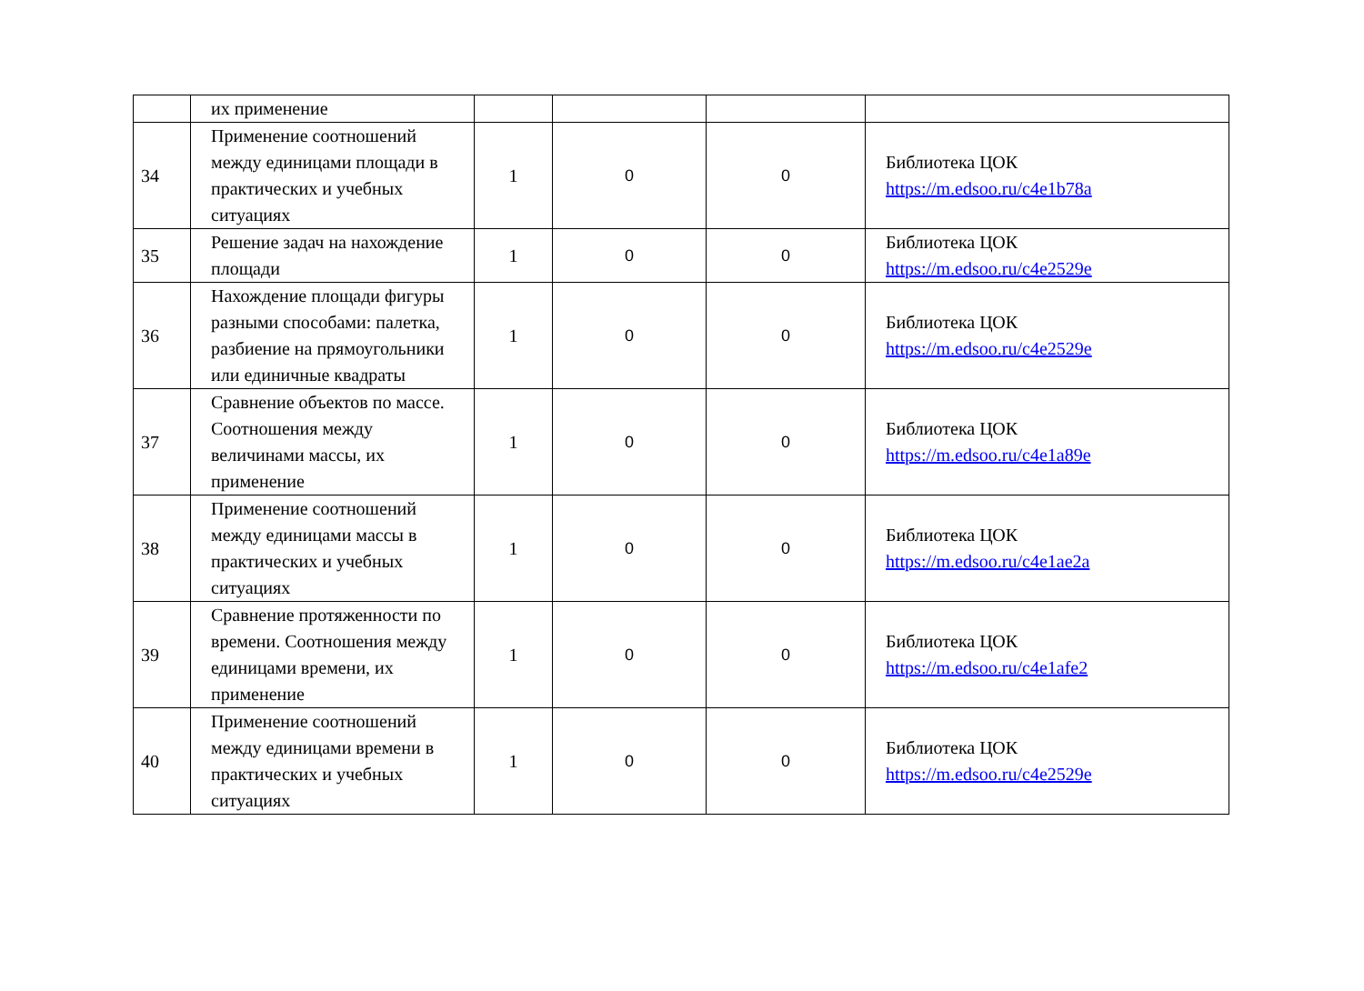| | их применение | | | | |
| 34 | Применение соотношений между единицами площади в практических и учебных ситуациях | 1 | 0 | 0 | Библиотека ЦОК https://m.edsoo.ru/c4e1b78a |
| 35 | Решение задач на нахождение площади | 1 | 0 | 0 | Библиотека ЦОК https://m.edsoo.ru/c4e2529e |
| 36 | Нахождение площади фигуры разными способами: палетка, разбиение на прямоугольники или единичные квадраты | 1 | 0 | 0 | Библиотека ЦОК https://m.edsoo.ru/c4e2529e |
| 37 | Сравнение объектов по массе. Соотношения между величинами массы, их применение | 1 | 0 | 0 | Библиотека ЦОК https://m.edsoo.ru/c4e1a89e |
| 38 | Применение соотношений между единицами массы в практических и учебных ситуациях | 1 | 0 | 0 | Библиотека ЦОК https://m.edsoo.ru/c4e1ae2a |
| 39 | Сравнение протяженности по времени. Соотношения между единицами времени, их применение | 1 | 0 | 0 | Библиотека ЦОК https://m.edsoo.ru/c4e1afe2 |
| 40 | Применение соотношений между единицами времени в практических и учебных ситуациях | 1 | 0 | 0 | Библиотека ЦОК https://m.edsoo.ru/c4e2529e |